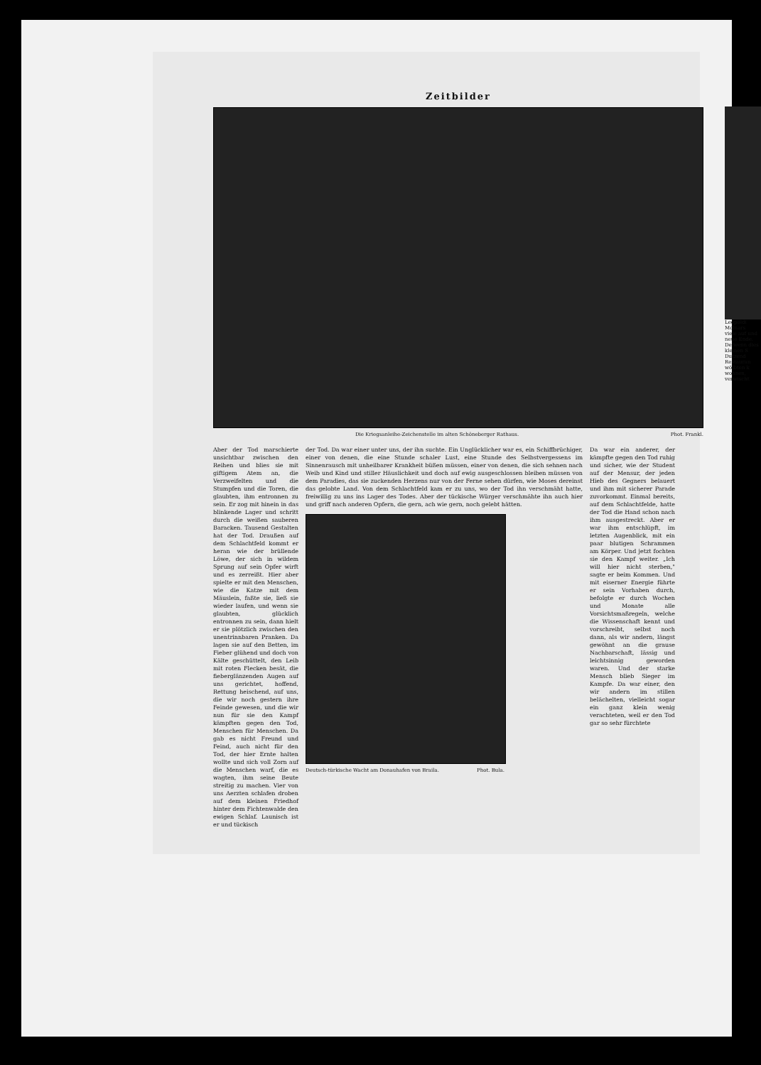Zeitbilder
Die Kriegsanleihe-Zeichenstelle im alten Schöneberger Rathaus. Phot. Frankl.
Aber der Tod marschierte unsichtbar zwischen den Reihen und blies sie mit giftigem Atem an, die Verzweifelten und die Stumpfen und die Toren, die glaubten, ihm entronnen zu sein. Er zog mit hinein in das blinkende Lager und schritt durch die weißen sauberen Baracken. Tausend Gestalten hat der Tod. Draußen auf dem Schlachtfeld kommt er heran wie der brüllende Löwe, der sich in wildem Sprung auf sein Opfer wirft und es zerreißt. Hier aber spielte er mit den Menschen, wie die Katze mit dem Mäuslein, faßte sie, ließ sie wieder laufen, und wenn sie glaubten, glücklich entronnen zu sein, dann hielt er sie plötzlich zwischen den unentrinnbaren Pranken. Da lagen sie auf den Betten, im Fieber glühend und doch von Kälte geschüttelt, den Leib mit roten Flecken besät, die fieberglänzenden Augen auf uns gerichtet, hoffend, Rettung heischend, auf uns, die wir noch gestern ihre Feinde gewesen, und die wir nun für sie den Kampf kämpften gegen den Tod, Menschen für Menschen. Da gab es nicht Freund und Feind, auch nicht für den Tod, der hier Ernte halten wollte und sich voll Zorn auf die Menschen warf, die es wagten, ihm seine Beute streitig zu machen. Vier von uns Aerzten schlafen droben auf dem kleinen Friedhof hinter dem Fichtenwalde den ewigen Schlaf. Launisch ist er und tückisch
der Tod. Da war einer unter uns, der ihn suchte. Ein Unglücklicher war es, ein Schiffbrüchiger, einer von denen, die eine Stunde schaler Lust, eine Stunde des Selbstvergessens im Sinnenrausch mit unheilbarer Krankheit büßen müssen, einer von denen, die sich sehnen nach Weib und Kind und stiller Häuslichkeit und doch auf ewig ausgeschlossen bleiben müssen von dem Paradies, das sie zuckenden Herzens nur von der Ferne sehen dürfen, wie Moses dereinst das gelobte Land. Von dem Schlachtfeld kam er zu uns, wo der Tod ihn verschmäht hatte, freiwillig zu uns ins Lager des Todes. Aber der tückische Würger verschmähte ihn auch hier und griff nach anderen Opfern, die gern, ach wie gern, noch gelebt hätten.
Deutsch-türkische Wacht am Donauhafen von Braila. Phot. Bula.
Da war ein anderer, der kämpfte gegen den Tod ruhig und sicher, wie der Student auf der Mensur, der jeden Hieb des Gegners belauert und ihm mit sicherer Parade zuvorkommt. Einmal bereits, auf dem Schlachtfelde, hatte der Tod die Hand schon nach ihm ausgestreckt. Aber er war ihm entschlüpft, im letzten Augenblick, mit ein paar blutigen Schrammen am Körper. Und jetzt fochten sie den Kampf weiter. „Ich will hier nicht sterben," sagte er beim Kommen. Und mit eiserner Energie führte er sein Vorhaben durch, befolgte er durch Wochen und Monate alle Vorsichtsmaßregeln, welche die Wissenschaft kennt und vorschreibt, selbst noch dann, als wir andern, längst gewöhnt an die grause Nachbarschaft, lässig und leichtsinnig geworden waren. Und der starke Mensch blieb Sieger im Kampfe. Da war einer, den wir andern im stillen belächelten, vielleicht sogar ein ganz klein wenig verachteten, weil er den Tod gar so sehr fürchtete
Leopoldi Molnars
viele auf und neue Ende. De wenn dies kleinen S Dutzend Restauran wölbten k wohnen, verwischt